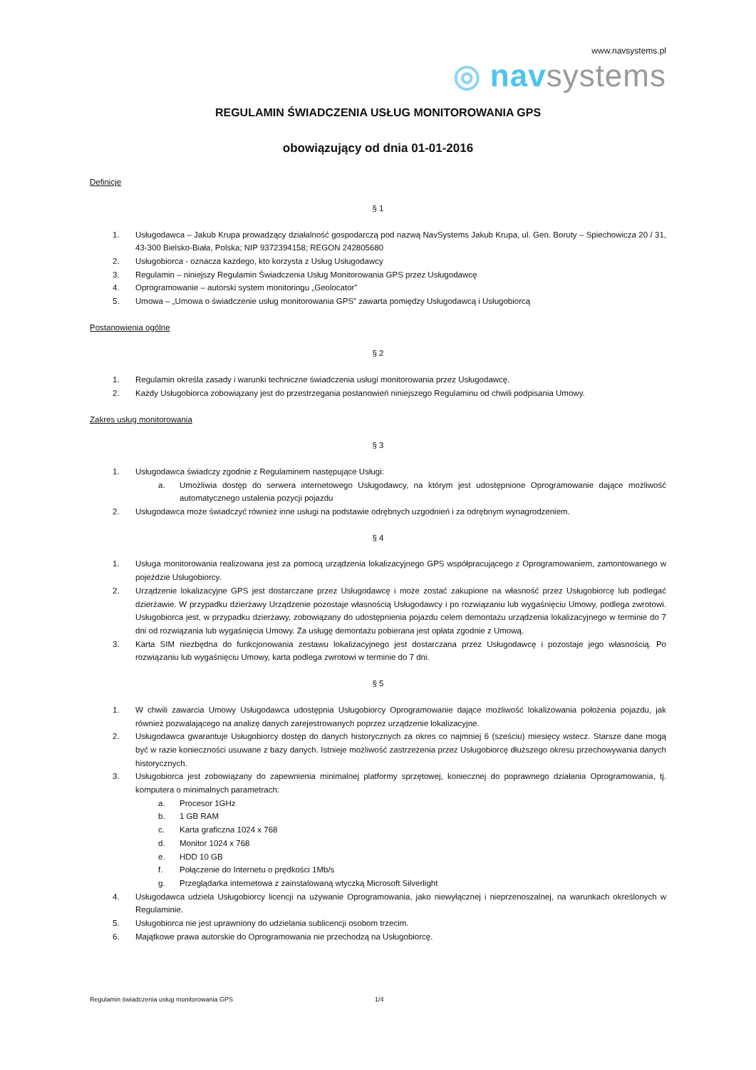www.navsystems.pl
◎ nav systems
REGULAMIN ŚWIADCZENIA USŁUG MONITOROWANIA GPS
obowiązujący od dnia 01-01-2016
Definicje
§ 1
1. Usługodawca – Jakub Krupa prowadzący działalność gospodarczą pod nazwą NavSystems Jakub Krupa, ul. Gen. Boruty – Spiechowicza 20 / 31, 43-300 Bielsko-Biała, Polska; NIP 9372394158; REGON 242805680
2. Usługobiorca - oznacza każdego, kto korzysta z Usług Usługodawcy
3. Regulamin – niniejszy Regulamin Świadczenia Usług Monitorowania GPS przez Usługodawcę
4. Oprogramowanie – autorski system monitoringu „Geolocator”
5. Umowa – „Umowa o świadczenie usług monitorowania GPS” zawarta pomiędzy Usługodawcą i Usługobiorcą
Postanowienia ogólne
§ 2
1. Regulamin określa zasady i warunki techniczne świadczenia usługi monitorowania przez Usługodawcę.
2. Każdy Usługobiorca zobowiązany jest do przestrzegania postanowień niniejszego Regulaminu od chwili podpisania Umowy.
Zakres usług monitorowania
§ 3
1. Usługodawca świadczy zgodnie z Regulaminem następujące Usługi:
a. Umożliwia dostęp do serwera internetowego Usługodawcy, na którym jest udostępnione Oprogramowanie dające możliwość automatycznego ustalenia pozycji pojazdu
2. Usługodawca może świadczyć również inne usługi na podstawie odrębnych uzgodnień i za odrębnym wynagrodzeniem.
§ 4
1. Usługa monitorowania realizowana jest za pomocą urządzenia lokalizacyjnego GPS współpracującego z Oprogramowaniem, zamontowanego w pojeździe Usługobiorcy.
2. Urządzenie lokalizacyjne GPS jest dostarczane przez Usługodawcę i może zostać zakupione na własność przez Usługobiorcę lub podlegać dzierżawie. W przypadku dzierżawy Urządzenie pozostaje własnością Usługodawcy i po rozwiązaniu lub wygaśnięciu Umowy, podlega zwrotowi. Usługobiorca jest, w przypadku dzierżawy, zobowiązany do udostępnienia pojazdu celem demontażu urządzenia lokalizacyjnego w terminie do 7 dni od rozwiązania lub wygaśnięcia Umowy. Za usługę demontażu pobierana jest opłata zgodnie z Umową.
3. Karta SIM niezbędna do funkcjonowania zestawu lokalizacyjnego jest dostarczana przez Usługodawcę i pozostaje jego własnością. Po rozwiązaniu lub wygaśnięciu Umowy, karta podlega zwrotowi w terminie do 7 dni.
§ 5
1. W chwili zawarcia Umowy Usługodawca udostępnia Usługobiorcy Oprogramowanie dające możliwość lokalizowania położenia pojazdu, jak również pozwalającego na analizę danych zarejestrowanych poprzez urządzenie lokalizacyjne.
2. Usługodawca gwarantuje Usługobiorcy dostęp do danych historycznych za okres co najmniej 6 (sześciu) miesięcy wstecz. Starsze dane mogą być w razie konieczności usuwane z bazy danych. Istnieje możliwość zastrzeżenia przez Usługobiorcę dłuższego okresu przechowywania danych historycznych.
3. Usługobiorca jest zobowiązany do zapewnienia minimalnej platformy sprzętowej, koniecznej do poprawnego działania Oprogramowania, tj. komputera o minimalnych parametrach:
a. Procesor 1GHz
b. 1 GB RAM
c. Karta graficzna 1024 x 768
d. Monitor 1024 x 768
e. HDD 10 GB
f. Połączenie do Internetu o prędkości 1Mb/s
g. Przeglądarka internetowa z zainstalowaną wtyczką Microsoft Silverlight
4. Usługodawca udziela Usługobiorcy licencji na używanie Oprogramowania, jako niewyłącznej i nieprzenoszalnej, na warunkach określonych w Regulaminie.
5. Usługobiorca nie jest uprawniony do udzielania sublicencji osobom trzecim.
6. Majątkowe prawa autorskie do Oprogramowania nie przechodzą na Usługobiorcę.
Regulamin świadczenia usług monitorowania GPS 1/4